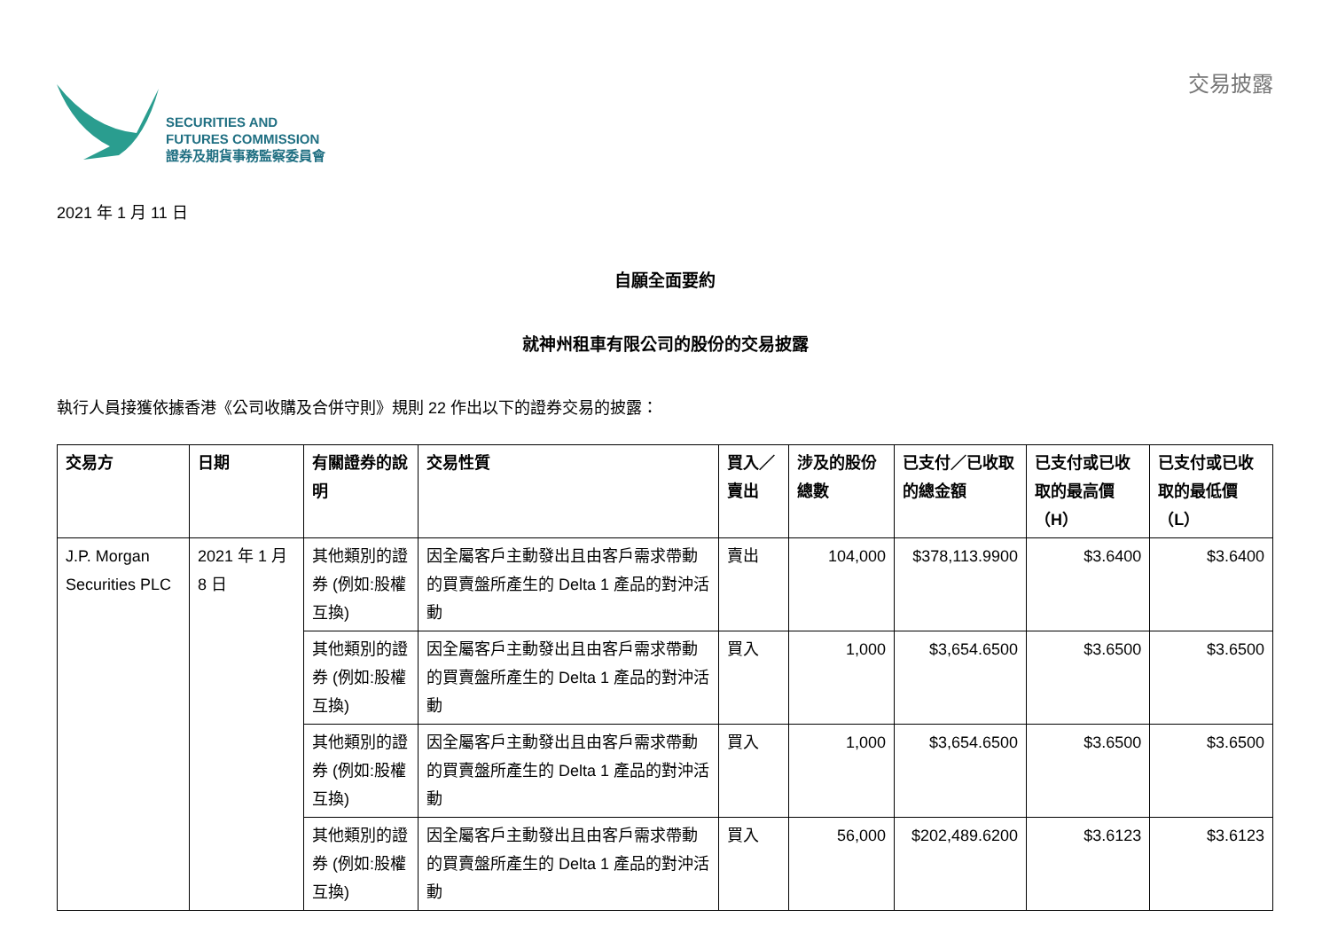SECURITIES AND
FUTURES COMMISSION
證券及期貨事務監察委員會
交易披露
2021 年 1 月 11 日
自願全面要約
就神州租車有限公司的股份的交易披露
執行人員接獲依據香港《公司收購及合併守則》規則 22 作出以下的證券交易的披露：
| 交易方 | 日期 | 有關證券的說明 | 交易性質 | 買入／賣出 | 涉及的股份總數 | 已支付／已收取的總金額 | 已支付或已收取的最高價（H） | 已支付或已收取的最低價（L） |
| --- | --- | --- | --- | --- | --- | --- | --- | --- |
| J.P. Morgan Securities PLC | 2021 年 1 月 8 日 | 其他類別的證券 (例如:股權互換) | 因全屬客戶主動發出且由客戶需求帶動的買賣盤所產生的 Delta 1 產品的對沖活動 | 賣出 | 104,000 | $378,113.9900 | $3.6400 | $3.6400 |
| | | 其他類別的證券 (例如:股權互換) | 因全屬客戶主動發出且由客戶需求帶動的買賣盤所產生的 Delta 1 產品的對沖活動 | 買入 | 1,000 | $3,654.6500 | $3.6500 | $3.6500 |
| | | 其他類別的證券 (例如:股權互換) | 因全屬客戶主動發出且由客戶需求帶動的買賣盤所產生的 Delta 1 產品的對沖活動 | 買入 | 1,000 | $3,654.6500 | $3.6500 | $3.6500 |
| | | 其他類別的證券 (例如:股權互換) | 因全屬客戶主動發出且由客戶需求帶動的買賣盤所產生的 Delta 1 產品的對沖活動 | 買入 | 56,000 | $202,489.6200 | $3.6123 | $3.6123 |